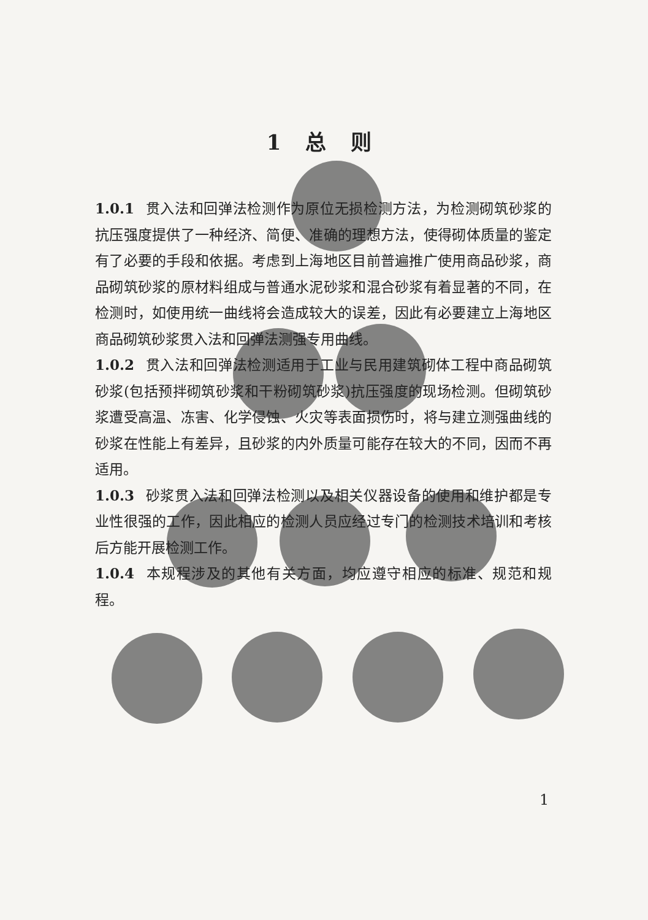1 总 则
1.0.1 贯入法和回弹法检测作为原位无损检测方法，为检测砌筑砂浆的抗压强度提供了一种经济、简便、准确的理想方法，使得砌体质量的鉴定有了必要的手段和依据。考虑到上海地区目前普遍推广使用商品砂浆，商品砌筑砂浆的原材料组成与普通水泥砂浆和混合砂浆有着显著的不同，在检测时，如使用统一曲线将会造成较大的误差，因此有必要建立上海地区商品砌筑砂浆贯入法和回弹法测强专用曲线。
1.0.2 贯入法和回弹法检测适用于工业与民用建筑砌体工程中商品砌筑砂浆(包括预拌砌筑砂浆和干粉砌筑砂浆)抗压强度的现场检测。但砌筑砂浆遭受高温、冻害、化学侵蚀、火灾等表面损伤时，将与建立测强曲线的砂浆在性能上有差异，且砂浆的内外质量可能存在较大的不同，因而不再适用。
1.0.3 砂浆贯入法和回弹法检测以及相关仪器设备的使用和维护都是专业性很强的工作，因此相应的检测人员应经过专门的检测技术培训和考核后方能开展检测工作。
1.0.4 本规程涉及的其他有关方面，均应遵守相应的标准、规范和规程。
1